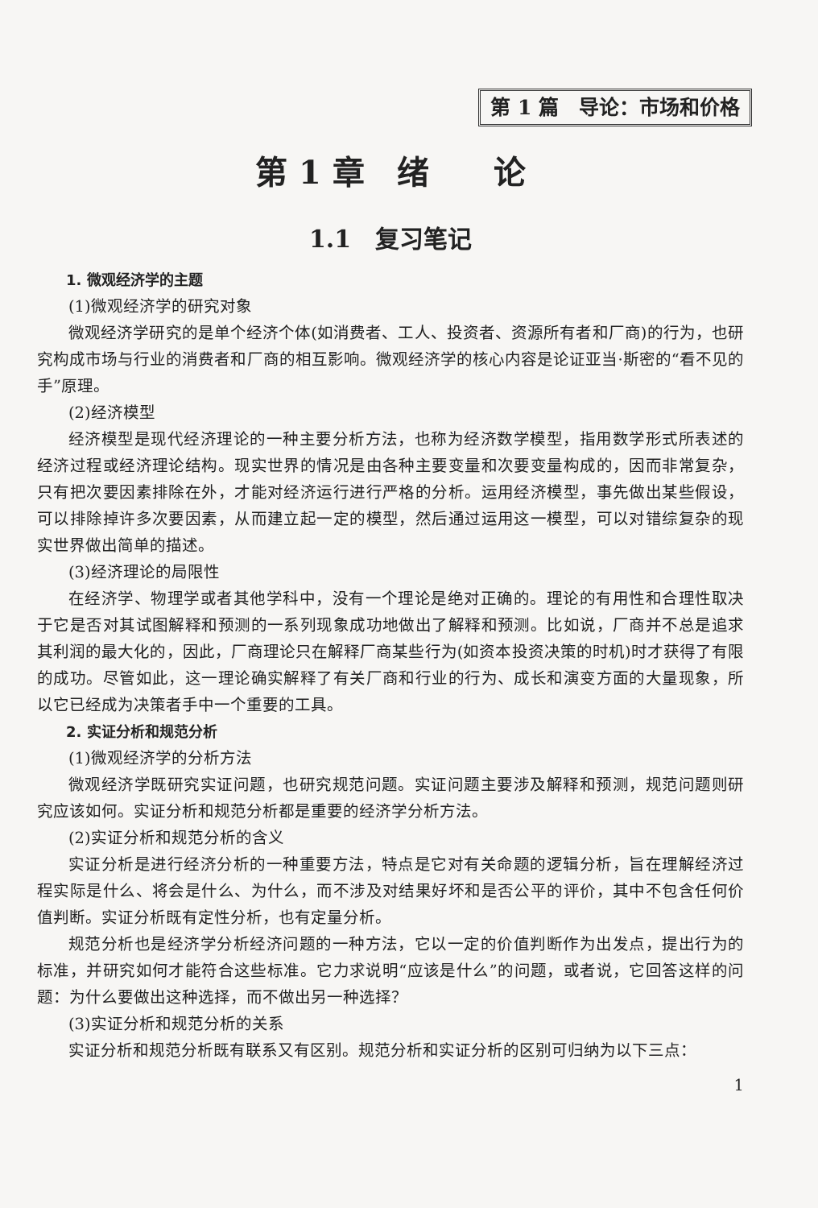第 1 篇　导论：市场和价格
第 1 章　绪　　论
1.1　复习笔记
1. 微观经济学的主题
(1)微观经济学的研究对象
微观经济学研究的是单个经济个体(如消费者、工人、投资者、资源所有者和厂商)的行为，也研究构成市场与行业的消费者和厂商的相互影响。微观经济学的核心内容是论证亚当·斯密的“看不见的手”原理。
(2)经济模型
经济模型是现代经济理论的一种主要分析方法，也称为经济数学模型，指用数学形式所表述的经济过程或经济理论结构。现实世界的情况是由各种主要变量和次要变量构成的，因而非常复杂，只有把次要因素排除在外，才能对经济运行进行严格的分析。运用经济模型，事先做出某些假设，可以排除掉许多次要因素，从而建立起一定的模型，然后通过运用这一模型，可以对错综复杂的现实世界做出简单的描述。
(3)经济理论的局限性
在经济学、物理学或者其他学科中，没有一个理论是绝对正确的。理论的有用性和合理性取决于它是否对其试图解释和预测的一系列现象成功地做出了解释和预测。比如说，厂商并不总是追求其利润的最大化的，因此，厂商理论只在解释厂商某些行为(如资本投资决策的时机)时才获得了有限的成功。尽管如此，这一理论确实解释了有关厂商和行业的行为、成长和演变方面的大量现象，所以它已经成为决策者手中一个重要的工具。
2. 实证分析和规范分析
(1)微观经济学的分析方法
微观经济学既研究实证问题，也研究规范问题。实证问题主要涉及解释和预测，规范问题则研究应该如何。实证分析和规范分析都是重要的经济学分析方法。
(2)实证分析和规范分析的含义
实证分析是进行经济分析的一种重要方法，特点是它对有关命题的逻辑分析，旨在理解经济过程实际是什么、将会是什么、为什么，而不涉及对结果好坏和是否公平的评价，其中不包含任何价值判断。实证分析既有定性分析，也有定量分析。
规范分析也是经济学分析经济问题的一种方法，它以一定的价值判断作为出发点，提出行为的标准，并研究如何才能符合这些标准。它力求说明“应该是什么”的问题，或者说，它回答这样的问题：为什么要做出这种选择，而不做出另一种选择？
(3)实证分析和规范分析的关系
实证分析和规范分析既有联系又有区别。规范分析和实证分析的区别可归纳为以下三点：
1